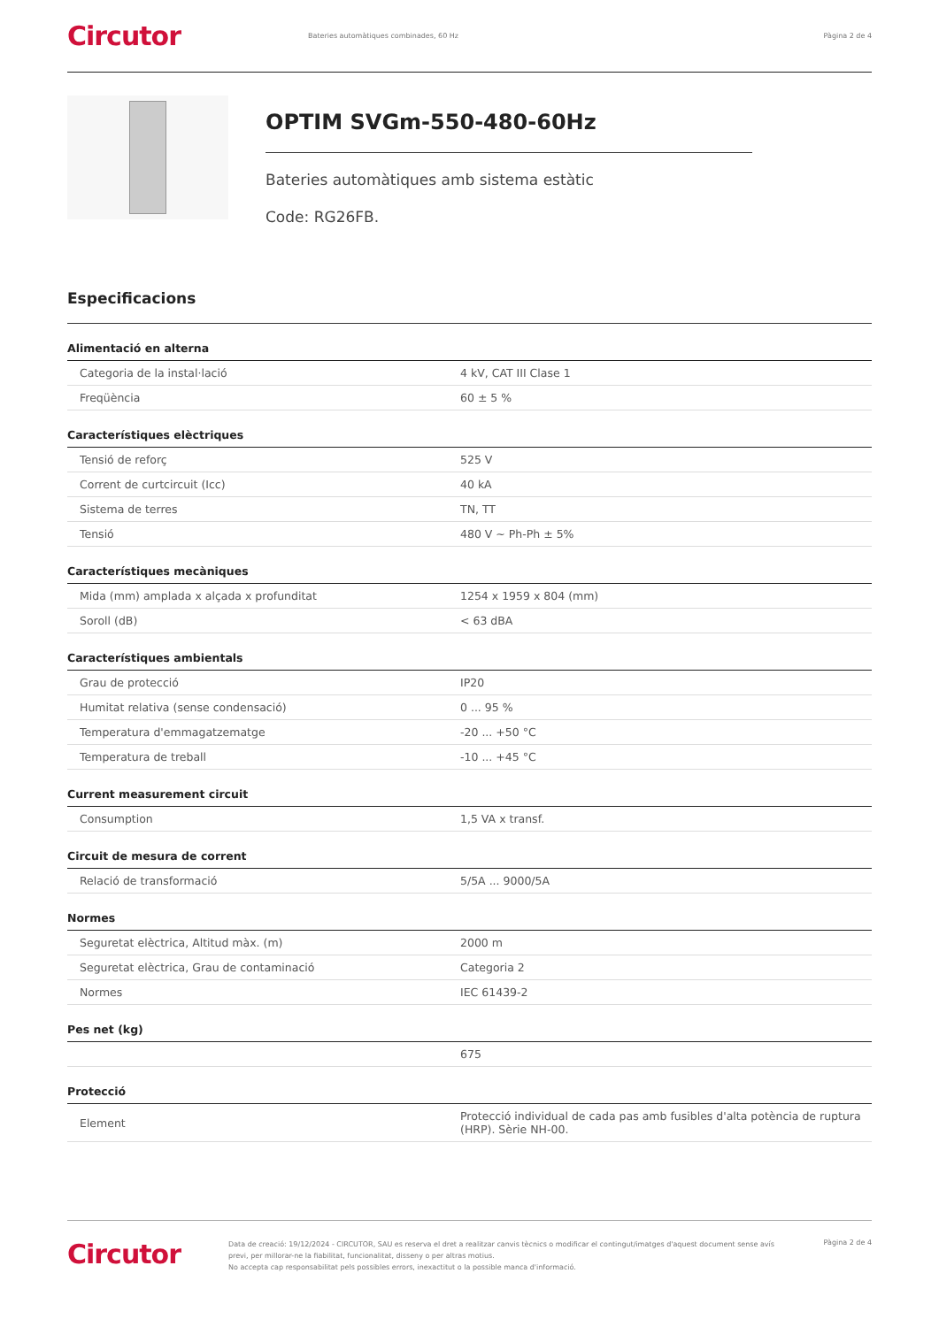Circutor
Bateries automàtiques combinades, 60 Hz
Pàgina 2 de 4
OPTIM SVGm-550-480-60Hz
Bateries automàtiques amb sistema estàtic
Code: RG26FB.
Especificacions
| Alimentació en alterna | |
| --- | --- |
| Categoria de la instal·lació | 4 kV, CAT III Clase 1 |
| Freqüència | 60 ± 5 % |
| Característiques elèctriques | |
| Tensió de reforç | 525 V |
| Corrent de curtcircuit (Icc) | 40 kA |
| Sistema de terres | TN, TT |
| Tensió | 480 V ~ Ph-Ph ± 5% |
| Característiques mecàniques | |
| Mida (mm) amplada x alçada x profunditat | 1254 x 1959 x 804 (mm) |
| Soroll (dB) | < 63 dBA |
| Característiques ambientals | |
| Grau de protecció | IP20 |
| Humitat relativa (sense condensació) | 0 ... 95 % |
| Temperatura d'emmagatzematge | -20 ... +50 °C |
| Temperatura de treball | -10 ... +45 °C |
| Current measurement circuit | |
| Consumption | 1,5 VA x transf. |
| Circuit de mesura de corrent | |
| Relació de transformació | 5/5A ... 9000/5A |
| Normes | |
| Seguretat elèctrica, Altitud màx. (m) | 2000 m |
| Seguretat elèctrica, Grau de contaminació | Categoria 2 |
| Normes | IEC 61439-2 |
| Pes net (kg) | |
| | 675 |
| Protecció | |
| Element | Protecció individual de cada pas amb fusibles d'alta potència de ruptura (HRP). Sèrie NH-00. |
Circutor
Data de creació: 19/12/2024 - CIRCUTOR, SAU es reserva el dret a realitzar canvis tècnics o modificar el contingut/imatges d'aquest document sense avís previ, per millorar-ne la fiabilitat, funcionalitat, disseny o per altras motius.
No accepta cap responsabilitat pels possibles errors, inexactitut o la possible manca d'informació.
Pàgina 2 de 4